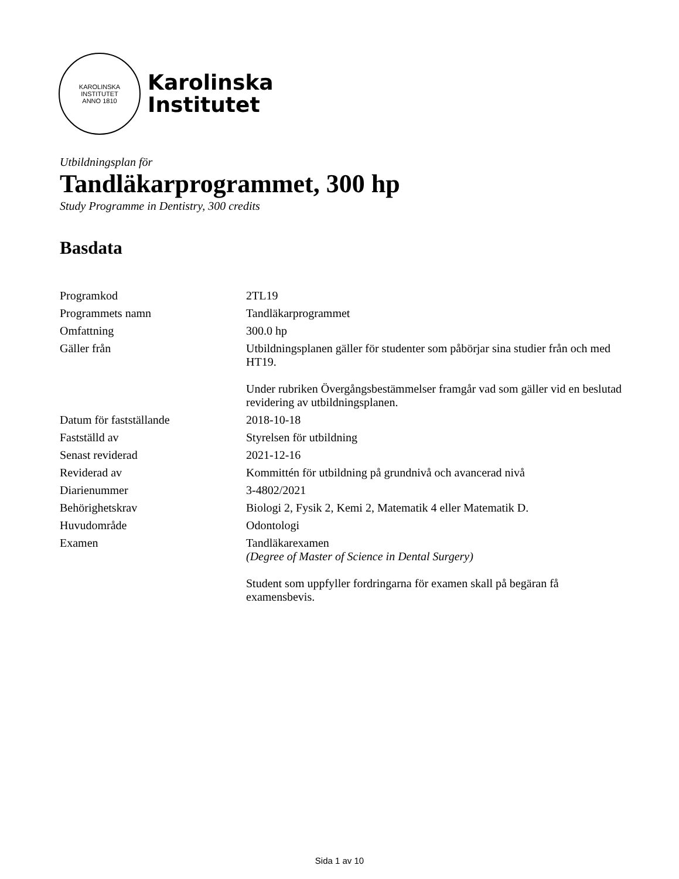KAROLINSKA INSTITUTET
ANNO 1810
Karolinska
Institutet
Utbildningsplan för
Tandläkarprogrammet, 300 hp
Study Programme in Dentistry, 300 credits
Basdata
| Programkod | 2TL19 |
| Programmets namn | Tandläkarprogrammet |
| Omfattning | 300.0 hp |
| Gäller från | Utbildningsplanen gäller för studenter som påbörjar sina studier från och med HT19. Under rubriken Övergångsbestämmelser framgår vad som gäller vid en beslutad revidering av utbildningsplanen. |
| Datum för fastställande | 2018-10-18 |
| Fastställd av | Styrelsen för utbildning |
| Senast reviderad | 2021-12-16 |
| Reviderad av | Kommittén för utbildning på grundnivå och avancerad nivå |
| Diarienummer | 3-4802/2021 |
| Behörighetskrav | Biologi 2, Fysik 2, Kemi 2, Matematik 4 eller Matematik D. |
| Huvudområde | Odontologi |
| Examen | Tandläkarexamen (Degree of Master of Science in Dental Surgery) Student som uppfyller fordringarna för examen skall på begäran få examensbevis. |
Sida 1 av 10